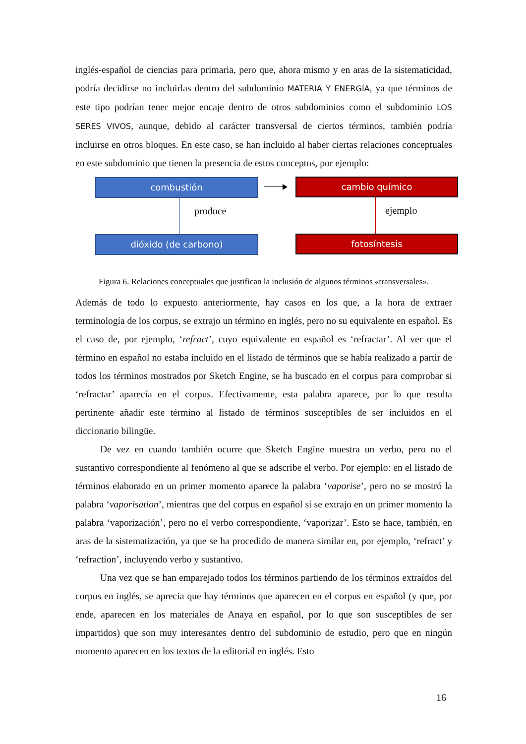inglés-español de ciencias para primaria, pero que, ahora mismo y en aras de la sistematicidad, podría decidirse no incluirlas dentro del subdominio MATERIA Y ENERGÍA, ya que términos de este tipo podrían tener mejor encaje dentro de otros subdominios como el subdominio LOS SERES VIVOS, aunque, debido al carácter transversal de ciertos términos, también podría incluirse en otros bloques. En este caso, se han incluido al haber ciertas relaciones conceptuales en este subdominio que tienen la presencia de estos conceptos, por ejemplo:
combustión
produce
dióxido (de carbono)
cambio químico
ejemplo
fotosíntesis
Figura 6. Relaciones conceptuales que justifican la inclusión de algunos términos «transversales».
Además de todo lo expuesto anteriormente, hay casos en los que, a la hora de extraer terminología de los corpus, se extrajo un término en inglés, pero no su equivalente en español. Es el caso de, por ejemplo, ‘refract’, cuyo equivalente en español es ‘refractar’. Al ver que el término en español no estaba incluido en el listado de términos que se había realizado a partir de todos los términos mostrados por Sketch Engine, se ha buscado en el corpus para comprobar si ‘refractar’ aparecía en el corpus. Efectivamente, esta palabra aparece, por lo que resulta pertinente añadir este término al listado de términos susceptibles de ser incluidos en el diccionario bilingüe.
De vez en cuando también ocurre que Sketch Engine muestra un verbo, pero no el sustantivo correspondiente al fenómeno al que se adscribe el verbo. Por ejemplo: en el listado de términos elaborado en un primer momento aparece la palabra ‘vaporise’, pero no se mostró la palabra ‘vaporisation’, mientras que del corpus en español sí se extrajo en un primer momento la palabra ‘vaporización’, pero no el verbo correspondiente, ‘vaporizar’. Esto se hace, también, en aras de la sistematización, ya que se ha procedido de manera similar en, por ejemplo, ‘refract’ y ‘refraction’, incluyendo verbo y sustantivo.
Una vez que se han emparejado todos los términos partiendo de los términos extraídos del corpus en inglés, se aprecia que hay términos que aparecen en el corpus en español (y que, por ende, aparecen en los materiales de Anaya en español, por lo que son susceptibles de ser impartidos) que son muy interesantes dentro del subdominio de estudio, pero que en ningún momento aparecen en los textos de la editorial en inglés. Esto
16